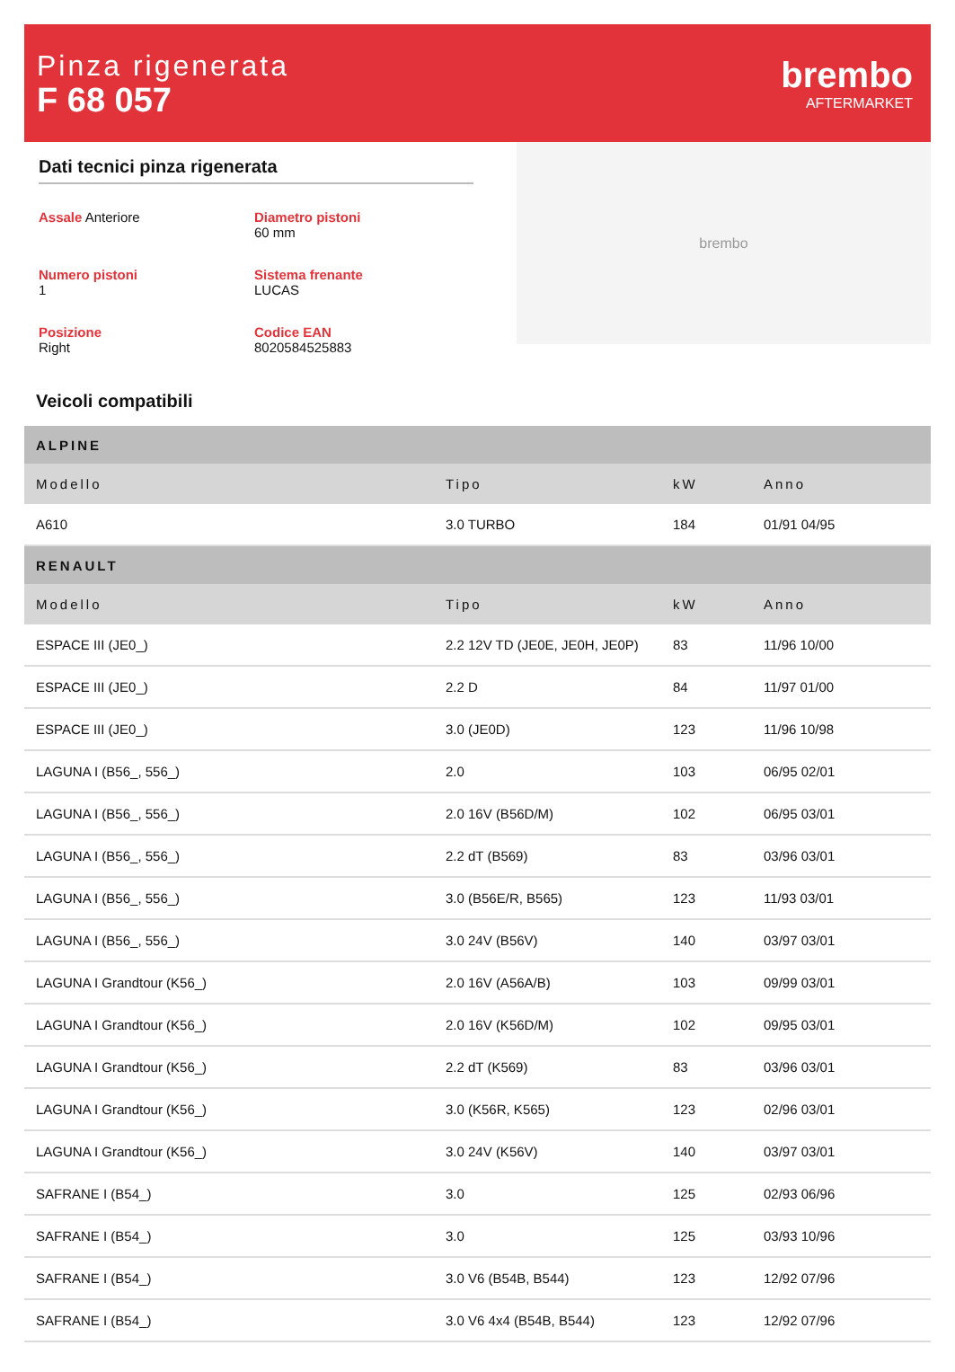Pinza rigenerata
F 68 057
brembo
AFTERMARKET
Dati tecnici pinza rigenerata
Assale Anteriore
Diametro pistoni
60 mm
Numero pistoni
1
Sistema frenante
LUCAS
Posizione
Right
Codice EAN
8020584525883
brembo
Veicoli compatibili
| ALPINE | | | |
| --- | --- | --- | --- |
| Modello | Tipo | kW | Anno |
| A610 | 3.0 TURBO | 184 | 01/91 04/95 |
| RENAULT | | | |
| Modello | Tipo | kW | Anno |
| ESPACE III (JE0_) | 2.2 12V TD (JE0E, JE0H, JE0P) | 83 | 11/96 10/00 |
| ESPACE III (JE0_) | 2.2 D | 84 | 11/97 01/00 |
| ESPACE III (JE0_) | 3.0 (JE0D) | 123 | 11/96 10/98 |
| LAGUNA I (B56_, 556_) | 2.0 | 103 | 06/95 02/01 |
| LAGUNA I (B56_, 556_) | 2.0 16V (B56D/M) | 102 | 06/95 03/01 |
| LAGUNA I (B56_, 556_) | 2.2 dT (B569) | 83 | 03/96 03/01 |
| LAGUNA I (B56_, 556_) | 3.0 (B56E/R, B565) | 123 | 11/93 03/01 |
| LAGUNA I (B56_, 556_) | 3.0 24V (B56V) | 140 | 03/97 03/01 |
| LAGUNA I Grandtour (K56_) | 2.0 16V (A56A/B) | 103 | 09/99 03/01 |
| LAGUNA I Grandtour (K56_) | 2.0 16V (K56D/M) | 102 | 09/95 03/01 |
| LAGUNA I Grandtour (K56_) | 2.2 dT (K569) | 83 | 03/96 03/01 |
| LAGUNA I Grandtour (K56_) | 3.0 (K56R, K565) | 123 | 02/96 03/01 |
| LAGUNA I Grandtour (K56_) | 3.0 24V (K56V) | 140 | 03/97 03/01 |
| SAFRANE I (B54_) | 3.0 | 125 | 02/93 06/96 |
| SAFRANE I (B54_) | 3.0 | 125 | 03/93 10/96 |
| SAFRANE I (B54_) | 3.0 V6 (B54B, B544) | 123 | 12/92 07/96 |
| SAFRANE I (B54_) | 3.0 V6 4x4 (B54B, B544) | 123 | 12/92 07/96 |